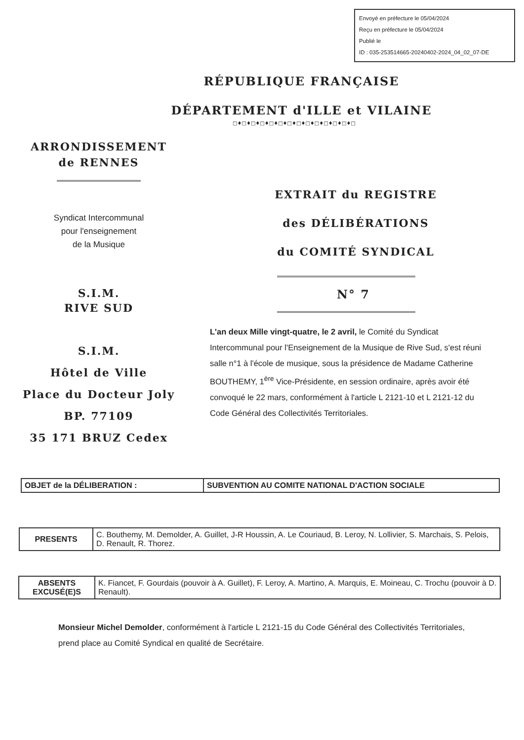Envoyé en préfecture le 05/04/2024
Reçu en préfecture le 05/04/2024
Publié le
ID : 035-253514665-20240402-2024_04_02_07-DE
RÉPUBLIQUE FRANÇAISE
DÉPARTEMENT d'ILLE et VILAINE
□♦□♦□♦□♦□♦□♦□♦□♦□♦□♦□♦□♦□♦□
ARRONDISSEMENT
de RENNES
Syndicat Intercommunal
pour l'enseignement
de la Musique
S.I.M.
RIVE SUD
S.I.M.
Hôtel de Ville
Place du Docteur Joly
BP. 77109
35 171 BRUZ Cedex
EXTRAIT du REGISTRE
des DÉLIBÉRATIONS
du COMITÉ SYNDICAL
N° 7
L'an deux Mille vingt-quatre, le 2 avril, le Comité du Syndicat Intercommunal pour l'Enseignement de la Musique de Rive Sud, s'est réuni salle n°1 à l'école de musique, sous la présidence de Madame Catherine BOUTHEMY, 1<sup>ère</sup> Vice-Présidente, en session ordinaire, après avoir été convoqué le 22 mars, conformément à l'article L 2121-10 et L 2121-12 du Code Général des Collectivités Territoriales.
| OBJET de la DÉLIBERATION : | SUBVENTION AU COMITE NATIONAL D'ACTION SOCIALE |
| PRESENTS | C. Bouthemy, M. Demolder, A. Guillet, J-R Houssin, A. Le Couriaud, B. Leroy, N. Lollivier, S. Marchais, S. Pelois, D. Renault, R. Thorez. |
| ABSENTS EXCUSÉ(E)S | K. Fiancet, F. Gourdais (pouvoir à A. Guillet), F. Leroy, A. Martino, A. Marquis, E. Moineau, C. Trochu (pouvoir à D. Renault). |
Monsieur Michel Demolder, conformément à l'article L 2121-15 du Code Général des Collectivités Territoriales, prend place au Comité Syndical en qualité de Secrétaire.